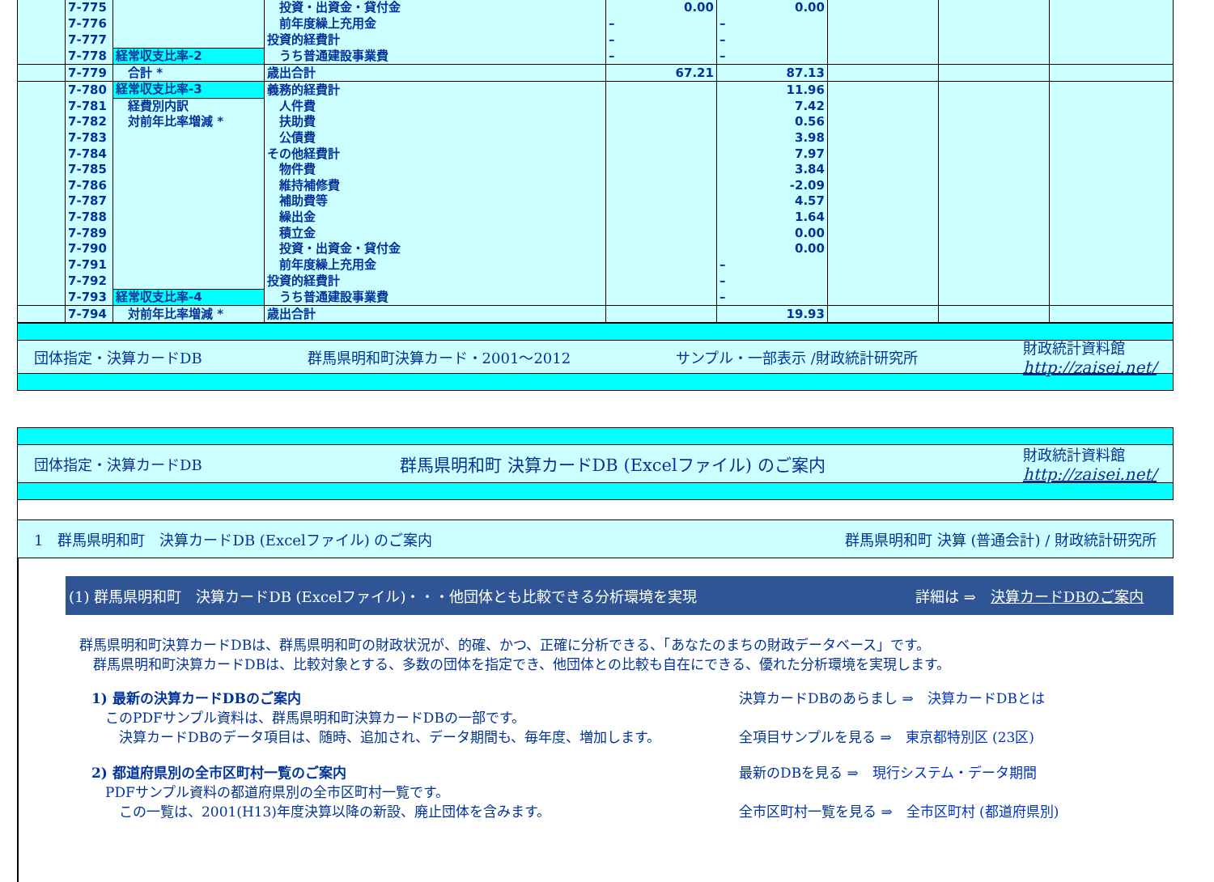| | 7-775 | | 投資・出資金・貸付金 | 0.00 | 0.00 | | | |
| | 7-776 | | 前年度繰上充用金 | – | – | | | |
| | 7-777 | | 投資的経費計 | – | – | | | |
| | 7-778 | 経常収支比率-2 | うち普通建設事業費 | – | – | | | |
| | 7-779 | 合計 * | 歳出合計 | 67.21 | 87.13 | | | |
| | 7-780 | 経常収支比率-3 | 義務的経費計 | | 11.96 | | | |
| | 7-781 | 経費別内訳 | 人件費 | | 7.42 | | | |
| | 7-782 | 対前年比率増減 * | 扶助費 | | 0.56 | | | |
| | 7-783 | | 公債費 | | 3.98 | | | |
| | 7-784 | | その他経費計 | | 7.97 | | | |
| | 7-785 | | 物件費 | | 3.84 | | | |
| | 7-786 | | 維持補修費 | | -2.09 | | | |
| | 7-787 | | 補助費等 | | 4.57 | | | |
| | 7-788 | | 繰出金 | | 1.64 | | | |
| | 7-789 | | 積立金 | | 0.00 | | | |
| | 7-790 | | 投資・出資金・貸付金 | | 0.00 | | | |
| | 7-791 | | 前年度繰上充用金 | | – | | | |
| | 7-792 | | 投資的経費計 | | – | | | |
| | 7-793 | 経常収支比率-4 | うち普通建設事業費 | | – | | | |
| | 7-794 | 対前年比率増減 * | 歳出合計 | | 19.93 | | | |
団体指定・決算カードDB 群馬県明和町決算カード・2001～2012 サンプル・一部表示 /財政統計研究所 財政統計資料館
http://zaisei.net/
団体指定・決算カードDB 群馬県明和町 決算カードDB (Excelファイル) のご案内 財政統計資料館
http://zaisei.net/
1　群馬県明和町　決算カードDB (Excelファイル) のご案内 群馬県明和町 決算 (普通会計) / 財政統計研究所
(1) 群馬県明和町　決算カードDB (Excelファイル)・・・他団体とも比較できる分析環境を実現 詳細は ⇒　決算カードDBのご案内
群馬県明和町決算カードDBは、群馬県明和町の財政状況が、的確、かつ、正確に分析できる、「あなたのまちの財政データベース」です。
　群馬県明和町決算カードDBは、比較対象とする、多数の団体を指定でき、他団体との比較も自在にできる、優れた分析環境を実現します。
1) 最新の決算カードDBのご案内
　このPDFサンプル資料は、群馬県明和町決算カードDBの一部です。
　　決算カードDBのデータ項目は、随時、追加され、データ期間も、毎年度、増加します。
決算カードDBのあらまし ⇒　決算カードDBとは
全項目サンプルを見る ⇒　東京都特別区 (23区)
2) 都道府県別の全市区町村一覧のご案内
　PDFサンプル資料の都道府県別の全市区町村一覧です。
　　この一覧は、2001(H13)年度決算以降の新設、廃止団体を含みます。
最新のDBを見る ⇒　現行システム・データ期間
全市区町村一覧を見る ⇒　全市区町村 (都道府県別)